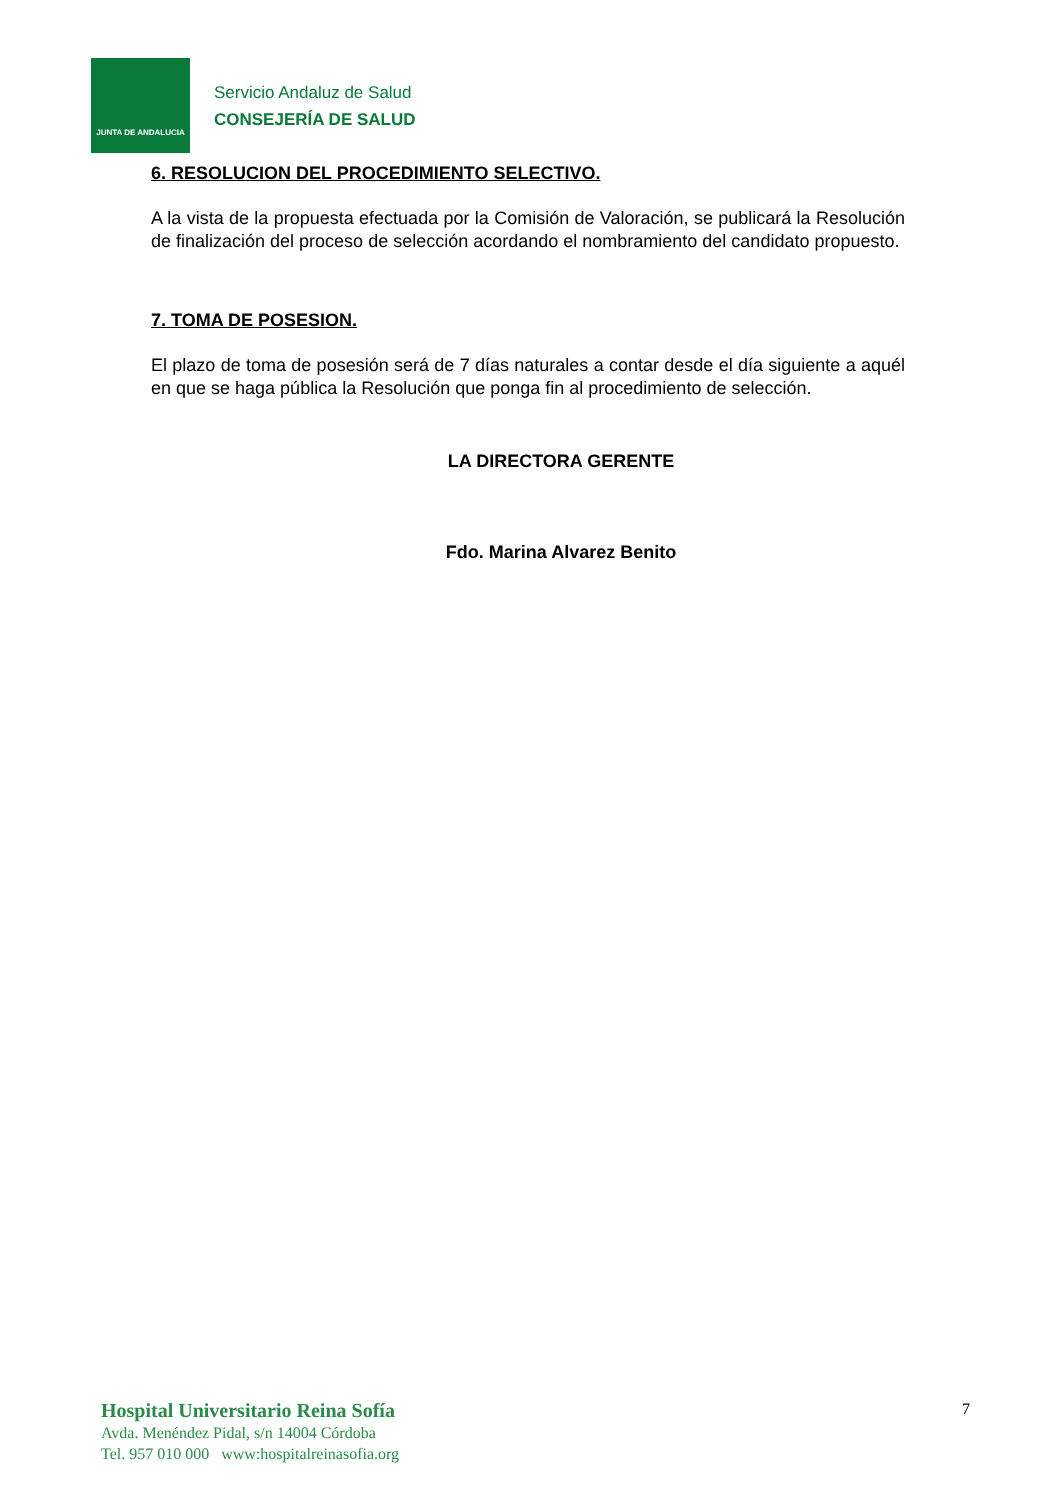JUNTA DE ANDALUCIA
Servicio Andaluz de Salud
CONSEJERÍA DE SALUD
6. RESOLUCION DEL PROCEDIMIENTO SELECTIVO.
A la vista de la propuesta efectuada por la Comisión de Valoración, se publicará la Resolución de finalización del proceso de selección acordando el nombramiento del candidato propuesto.
7. TOMA DE POSESION.
El plazo de toma de posesión será de 7 días naturales a contar desde el día siguiente a aquél en que se haga pública la Resolución que ponga fin al procedimiento de selección.
LA DIRECTORA GERENTE
Fdo. Marina Alvarez Benito
Hospital Universitario Reina Sofía
Avda. Menéndez Pidal, s/n 14004 Córdoba
Tel. 957 010 000 www:hospitalreinasofia.org
7